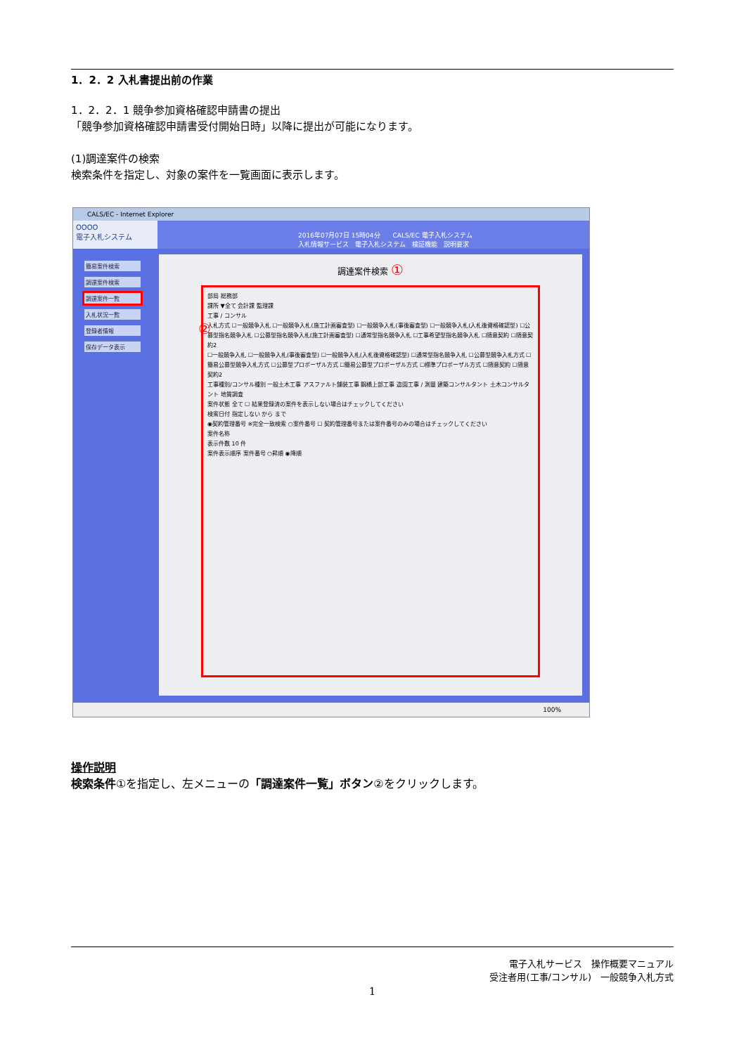1．2．2 入札書提出前の作業
1．2．2．1 競争参加資格確認申請書の提出
「競争参加資格確認申請書受付開始日時」以降に提出が可能になります。
(1)調達案件の検索
検索条件を指定し、対象の案件を一覧画面に表示します。
CALS/EC - Internet Explorer
OOOO
電子入札システム
2016年07月07日 15時04分　　CALS/EC 電子入札システム
入札情報サービス　電子入札システム　検証機能　説明要求
簡易案件検索
調達案件検索
調達案件一覧
入札状況一覧
登録者情報
保存データ表示
調達案件検索 ①
部局 総務部
課所 ▼全て 会計課 監理課
工事 / コンサル
入札方式 ☐一般競争入札 ☐一般競争入札(施工計画審査型) ☐一般競争入札(事後審査型) ☐一般競争入札(入札後資格確認型) ☐公募型指名競争入札 ☐公募型指名競争入札(施工計画審査型) ☐通常型指名競争入札 ☐工事希望型指名競争入札 ☐随意契約 ☐随意契約2
☐一般競争入札 ☐一般競争入札(事後審査型) ☐一般競争入札(入札後資格確認型) ☐通常型指名競争入札 ☐公募型競争入札方式 ☐簡易公募型競争入札方式 ☐公募型プロポーザル方式 ☐簡易公募型プロポーザル方式 ☐標準プロポーザル方式 ☐随意契約 ☐随意契約2
工事種別/コンサル種別 一般土木工事 アスファルト舗装工事 鋼橋上部工事 造園工事 / 測量 建築コンサルタント 土木コンサルタント 地質調査
案件状態 全て ☐ 結果登録済の案件を表示しない場合はチェックしてください
検索日付 指定しない から まで
◉契約管理番号 ※完全一致検索 ○案件番号 ☐ 契約管理番号または案件番号のみの場合はチェックしてください
案件名称
表示件数 10 件
案件表示順序 案件番号 ○昇順 ◉降順
②
100%
操作説明
検索条件①を指定し、左メニューの「調達案件一覧」ボタン②をクリックします。
電子入札サービス　操作概要マニュアル
受注者用(工事/コンサル)　一般競争入札方式
1